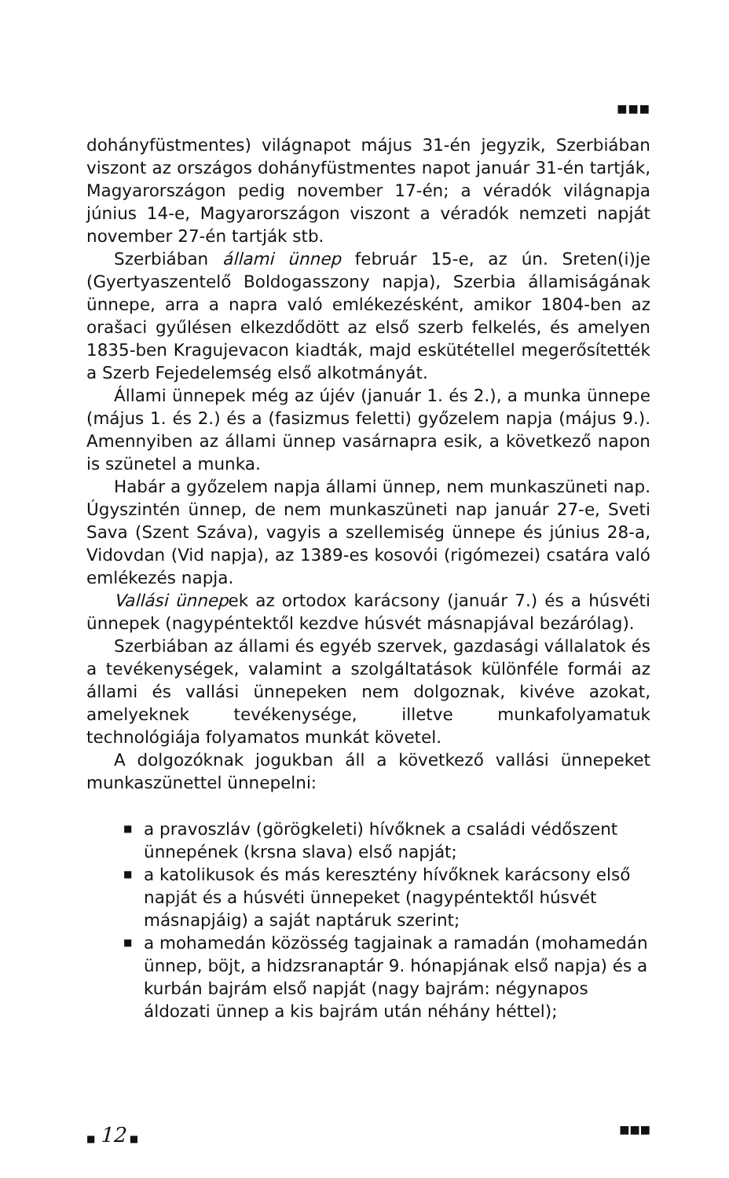■■■
dohányfüstmentes) világnapot május 31-én jegyzik, Szerbiában viszont az országos dohányfüstmentes napot január 31-én tartják, Magyarországon pedig november 17-én; a véradók világnapja június 14-e, Magyarországon viszont a véradók nemzeti napját november 27-én tartják stb.
Szerbiában állami ünnep február 15-e, az ún. Sreten(i)je (Gyertyaszentelő Boldogasszony napja), Szerbia államiságának ünnepe, arra a napra való emlékezésként, amikor 1804-ben az orašaci gyűlésen elkezdődött az első szerb felkelés, és amelyen 1835-ben Kragujevacon kiadták, majd eskütétellel megerősítették a Szerb Fejedelemség első alkotmányát.
Állami ünnepek még az újév (január 1. és 2.), a munka ünnepe (május 1. és 2.) és a (fasizmus feletti) győzelem napja (május 9.). Amennyiben az állami ünnep vasárnapra esik, a következő napon is szünetel a munka.
Habár a győzelem napja állami ünnep, nem munkaszüneti nap. Úgyszintén ünnep, de nem munkaszüneti nap január 27-e, Sveti Sava (Szent Száva), vagyis a szellemiség ünnepe és június 28-a, Vidovdan (Vid napja), az 1389-es kosovói (rigómezei) csatára való emlékezés napja.
Vallási ünnepek az ortodox karácsony (január 7.) és a húsvéti ünnepek (nagypéntektől kezdve húsvét másnapjával bezárólag).
Szerbiában az állami és egyéb szervek, gazdasági vállalatok és a tevékenységek, valamint a szolgáltatások különféle formái az állami és vallási ünnepeken nem dolgoznak, kivéve azokat, amelyeknek tevékenysége, illetve munkafolyamatuk technológiája folyamatos munkát követel.
A dolgozóknak jogukban áll a következő vallási ünnepeket munkaszünettel ünnepelni:
■ a pravoszláv (görögkeleti) hívőknek a családi védőszent ünnepének (krsna slava) első napját;
■ a katolikusok és más keresztény hívőknek karácsony első napját és a húsvéti ünnepeket (nagypéntektől húsvét másnapjáig) a saját naptáruk szerint;
■ a mohamedán közösség tagjainak a ramadán (mohamedán ünnep, böjt, a hidzsranaptár 9. hónapjának első napja) és a kurbán bajrám első napját (nagy bajrám: négynapos áldozati ünnep a kis bajrám után néhány héttel);
■ 12 ■
■■■